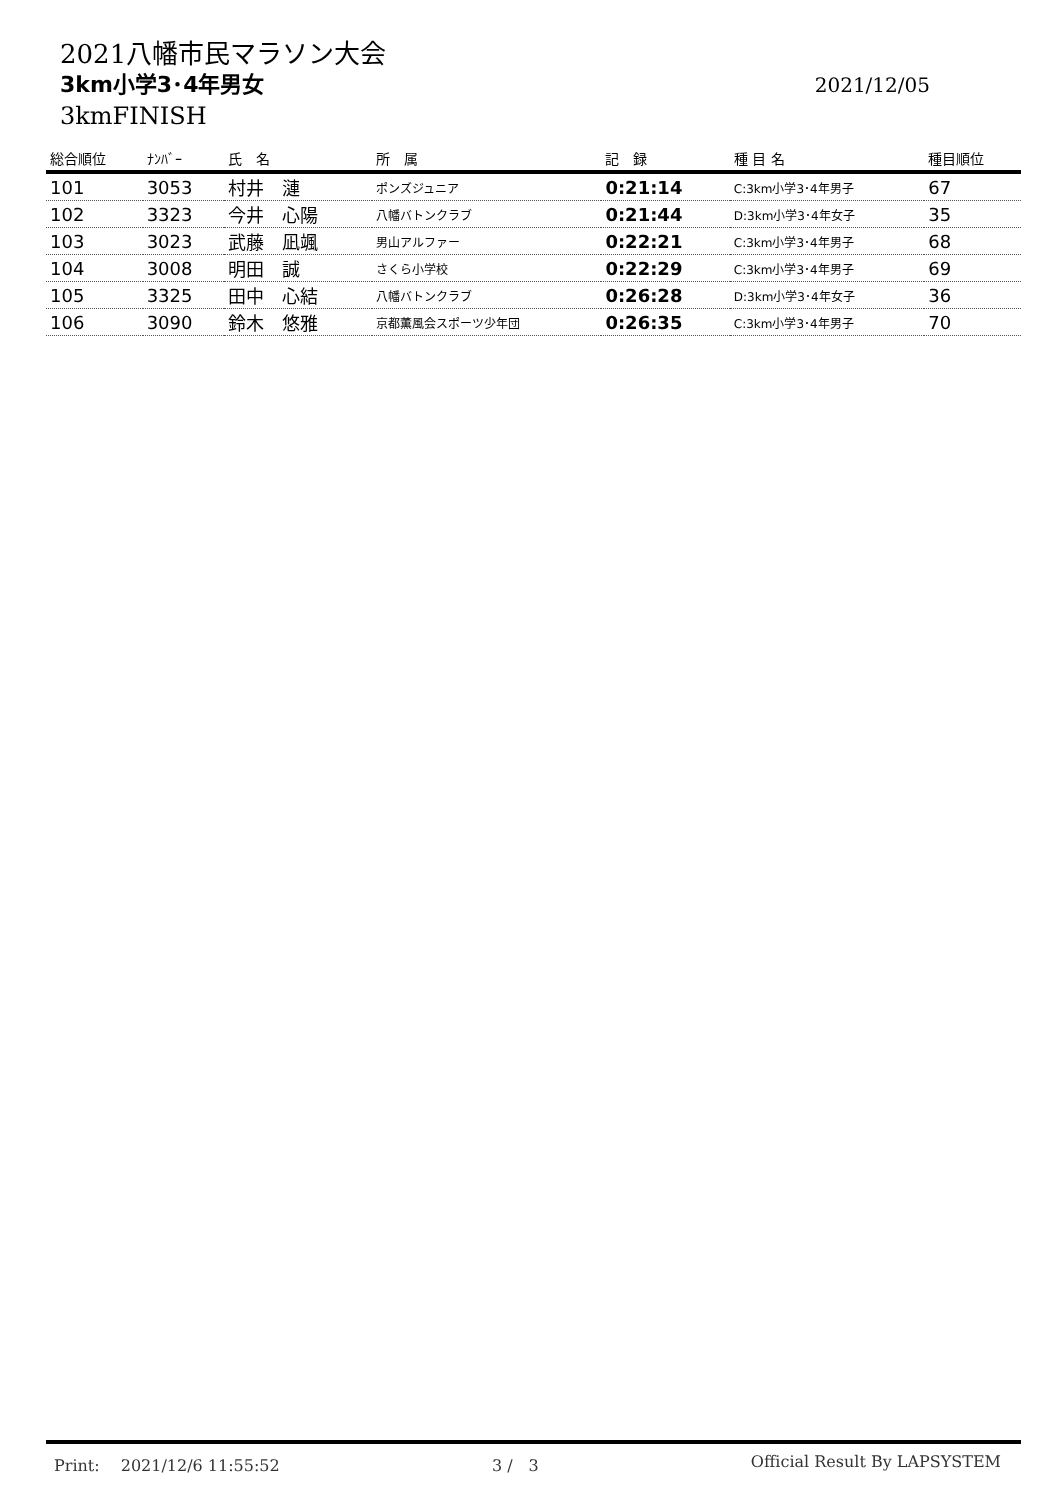2021八幡市民マラソン大会
3km小学3･4年男女 2021/12/05
3kmFINISH
| 総合順位 | ﾅﾝﾊﾞｰ | 氏 名 | 所 属 | 記 録 | 種 目 名 | 種目順位 |
| --- | --- | --- | --- | --- | --- | --- |
| 101 | 3053 | 村井 漣 | ポンズジュニア | 0:21:14 | C:3km小学3･4年男子 | 67 |
| 102 | 3323 | 今井 心陽 | 八幡バトンクラブ | 0:21:44 | D:3km小学3･4年女子 | 35 |
| 103 | 3023 | 武藤 凪颯 | 男山アルファー | 0:22:21 | C:3km小学3･4年男子 | 68 |
| 104 | 3008 | 明田 誠 | さくら小学校 | 0:22:29 | C:3km小学3･4年男子 | 69 |
| 105 | 3325 | 田中 心結 | 八幡バトンクラブ | 0:26:28 | D:3km小学3･4年女子 | 36 |
| 106 | 3090 | 鈴木 悠雅 | 京都薫風会スポーツ少年団 | 0:26:35 | C:3km小学3･4年男子 | 70 |
Print:　 2021/12/6 11:55:52 3 /　3 Official Result By LAPSYSTEM